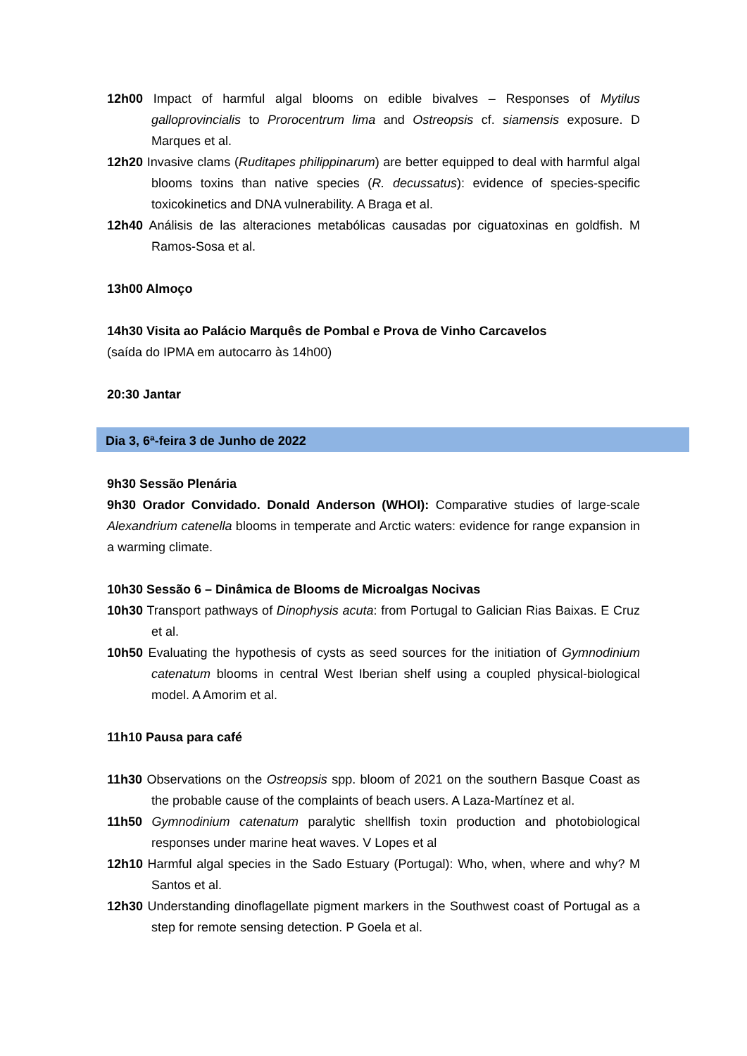12h00 Impact of harmful algal blooms on edible bivalves – Responses of Mytilus galloprovincialis to Prorocentrum lima and Ostreopsis cf. siamensis exposure. D Marques et al.
12h20 Invasive clams (Ruditapes philippinarum) are better equipped to deal with harmful algal blooms toxins than native species (R. decussatus): evidence of species-specific toxicokinetics and DNA vulnerability. A Braga et al.
12h40 Análisis de las alteraciones metabólicas causadas por ciguatoxinas en goldfish. M Ramos-Sosa et al.
13h00 Almoço
14h30 Visita ao Palácio Marquês de Pombal e Prova de Vinho Carcavelos
(saída do IPMA em autocarro às 14h00)
20:30 Jantar
Dia 3, 6ª-feira 3 de Junho de 2022
9h30 Sessão Plenária
9h30 Orador Convidado. Donald Anderson (WHOI): Comparative studies of large-scale Alexandrium catenella blooms in temperate and Arctic waters: evidence for range expansion in a warming climate.
10h30 Sessão 6 – Dinâmica de Blooms de Microalgas Nocivas
10h30 Transport pathways of Dinophysis acuta: from Portugal to Galician Rias Baixas. E Cruz et al.
10h50 Evaluating the hypothesis of cysts as seed sources for the initiation of Gymnodinium catenatum blooms in central West Iberian shelf using a coupled physical-biological model. A Amorim et al.
11h10 Pausa para café
11h30 Observations on the Ostreopsis spp. bloom of 2021 on the southern Basque Coast as the probable cause of the complaints of beach users. A Laza-Martínez et al.
11h50 Gymnodinium catenatum paralytic shellfish toxin production and photobiological responses under marine heat waves. V Lopes et al
12h10 Harmful algal species in the Sado Estuary (Portugal): Who, when, where and why? M Santos et al.
12h30 Understanding dinoflagellate pigment markers in the Southwest coast of Portugal as a step for remote sensing detection. P Goela et al.